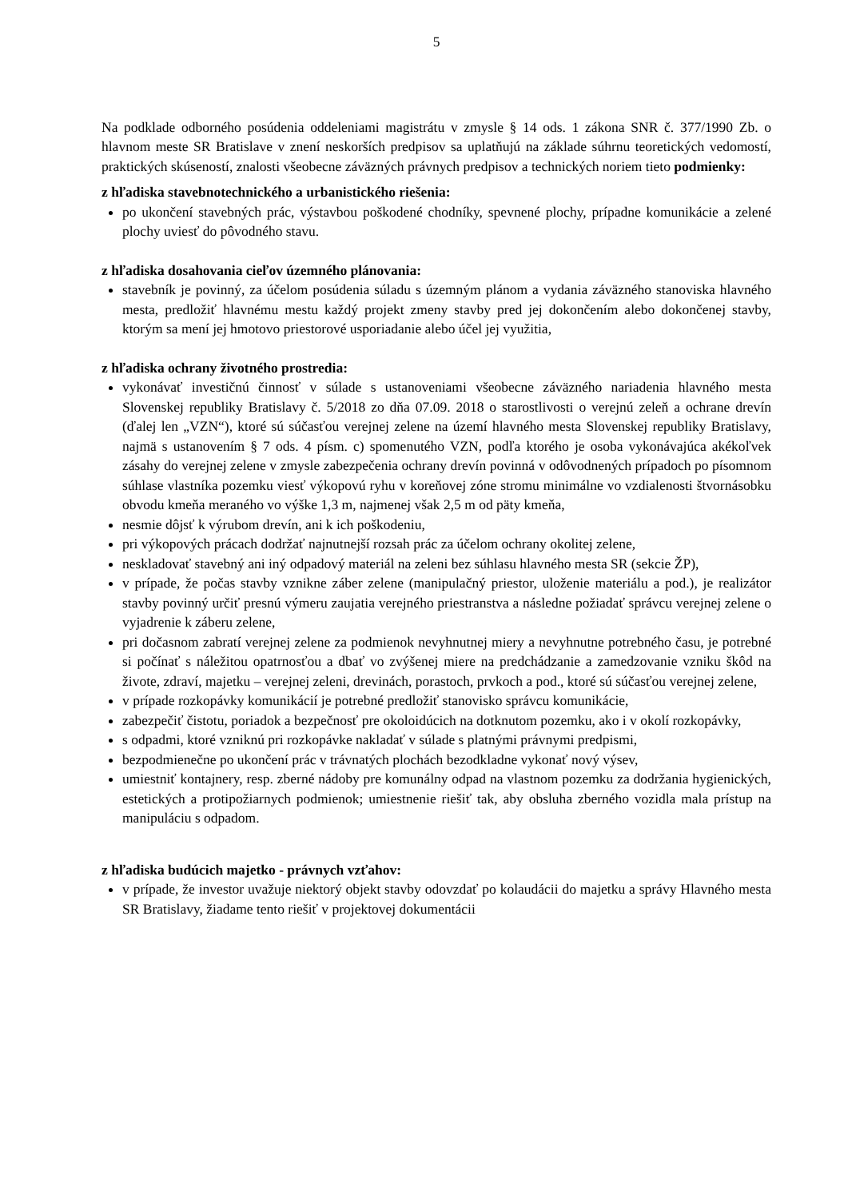5
Na podklade odborného posúdenia oddeleniami magistrátu v zmysle § 14 ods. 1 zákona SNR č. 377/1990 Zb. o hlavnom meste SR Bratislave v znení neskorších predpisov sa uplatňujú na základe súhrnu teoretických vedomostí, praktických skúseností, znalosti všeobecne záväzných právnych predpisov a technických noriem tieto podmienky:
z hľadiska stavebnotechnického a urbanistického riešenia:
po ukončení stavebných prác, výstavbou poškodené chodníky, spevnené plochy, prípadne komunikácie a zelené plochy uviesť do pôvodného stavu.
z hľadiska dosahovania cieľov územného plánovania:
stavebník je povinný, za účelom posúdenia súladu s územným plánom a vydania záväzného stanoviska hlavného mesta, predložiť hlavnému mestu každý projekt zmeny stavby pred jej dokončením alebo dokončenej stavby, ktorým sa mení jej hmotovo priestorové usporiadanie alebo účel jej využitia,
z hľadiska ochrany životného prostredia:
vykonávať investičnú činnosť v súlade s ustanoveniami všeobecne záväzného nariadenia hlavného mesta Slovenskej republiky Bratislavy č. 5/2018 zo dňa 07.09. 2018 o starostlivosti o verejnú zeleň a ochrane drevín (ďalej len „VZN“), ktoré sú súčasťou verejnej zelene na území hlavného mesta Slovenskej republiky Bratislavy, najmä s ustanovením § 7 ods. 4 písm. c) spomenutého VZN, podľa ktorého je osoba vykonávajúca akékoľvek zásahy do verejnej zelene v zmysle zabezpečenia ochrany drevín povinná v odôvodnených prípadoch po písomnom súhlase vlastníka pozemku viesť výkopovú ryhu v koreňovej zóne stromu minimálne vo vzdialenosti štvornásobku obvodu kmeňa meraného vo výške 1,3 m, najmenej však 2,5 m od päty kmeňa,
nesmie dôjsť k výrubom drevín, ani k ich poškodeniu,
pri výkopových prácach dodržať najnutnejší rozsah prác za účelom ochrany okolitej zelene,
neskladovať stavebný ani iný odpadový materiál na zeleni bez súhlasu hlavného mesta SR (sekcie ŽP),
v prípade, že počas stavby vznikne záber zelene (manipulačný priestor, uloženie materiálu a pod.), je realizátor stavby povinný určiť presnú výmeru zaujatia verejného priestranstva a následne požiadať správcu verejnej zelene o vyjadrenie k záberu zelene,
pri dočasnom zabratí verejnej zelene za podmienok nevyhnutnej miery a nevyhnutne potrebného času, je potrebné si počínať s náležitou opatrnosťou a dbať vo zvýšenej miere na predchádzanie a zamedzovanie vzniku škôd na živote, zdraví, majetku – verejnej zeleni, drevinách, porastoch, prvkoch a pod., ktoré sú súčasťou verejnej zelene,
v prípade rozkopávky komunikácií je potrebné predložiť stanovisko správcu komunikácie,
zabezpečiť čistotu, poriadok a bezpečnosť pre okoloidúcich na dotknutom pozemku, ako i v okolí rozkopávky,
s odpadmi, ktoré vzniknú pri rozkopávke nakladať v súlade s platnými právnymi predpismi,
bezpodmienečne po ukončení prác v trávnatých plochách bezodkladne vykonať nový výsev,
umiestniť kontajnery, resp. zberné nádoby pre komunálny odpad na vlastnom pozemku za dodržania hygienických, estetických a protipožiarnych podmienok; umiestnenie riešiť tak, aby obsluha zberného vozidla mala prístup na manipuláciu s odpadom.
z hľadiska budúcich majetko - právnych vzťahov:
v prípade, že investor uvažuje niektorý objekt stavby odovzdať po kolaudácii do majetku a správy Hlavného mesta SR Bratislavy, žiadame tento riešiť v projektovej dokumentácii